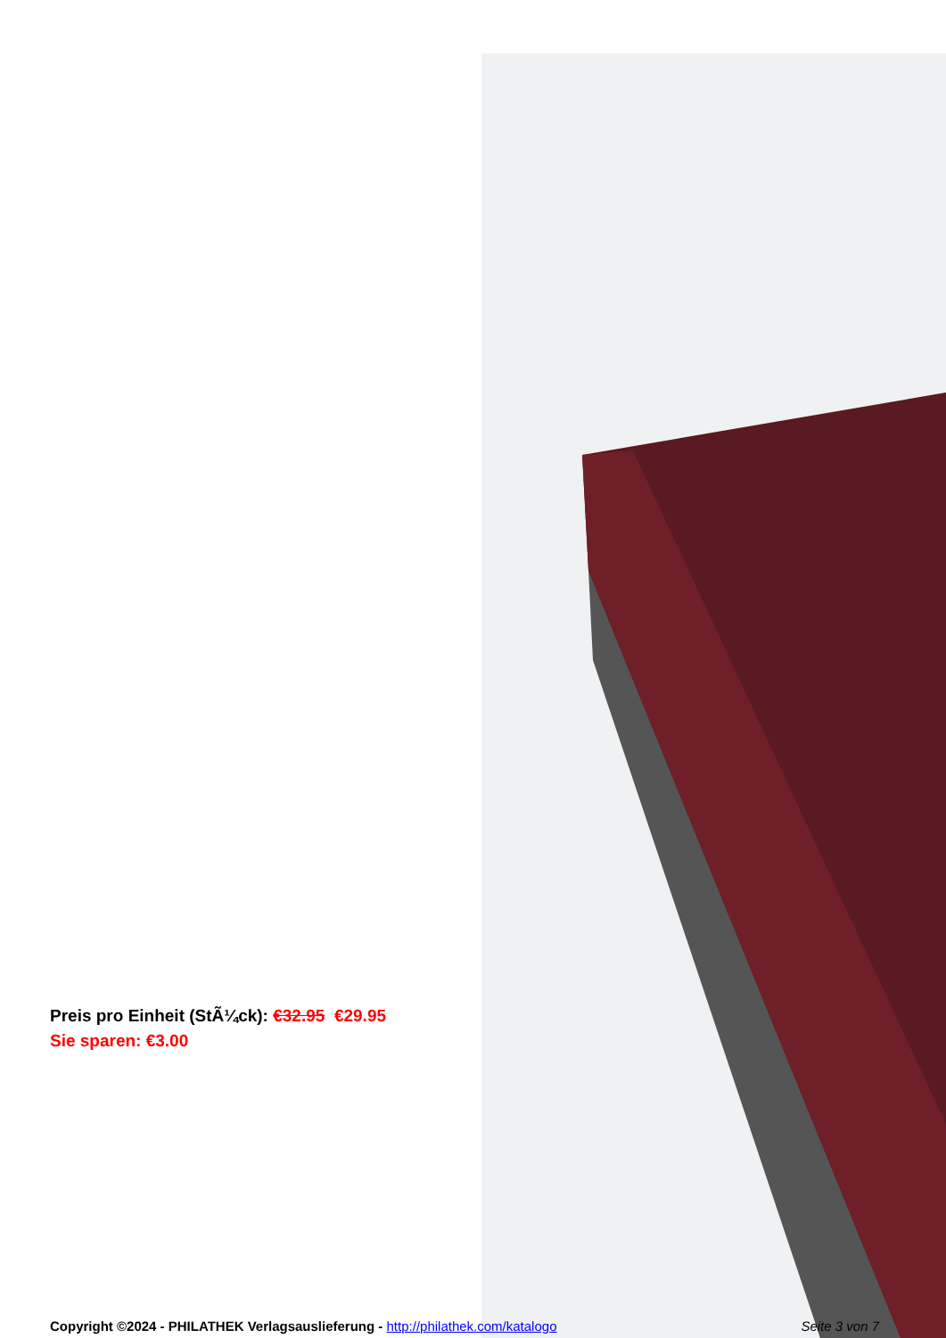Preis pro Einheit (StÃ¼ck): €32.95 €29.95
Sie sparen: €3.00
Copyright ©2024 - PHILATHEK Verlagsauslieferung - http://philathek.com/katalogo
Seite 3 von 7